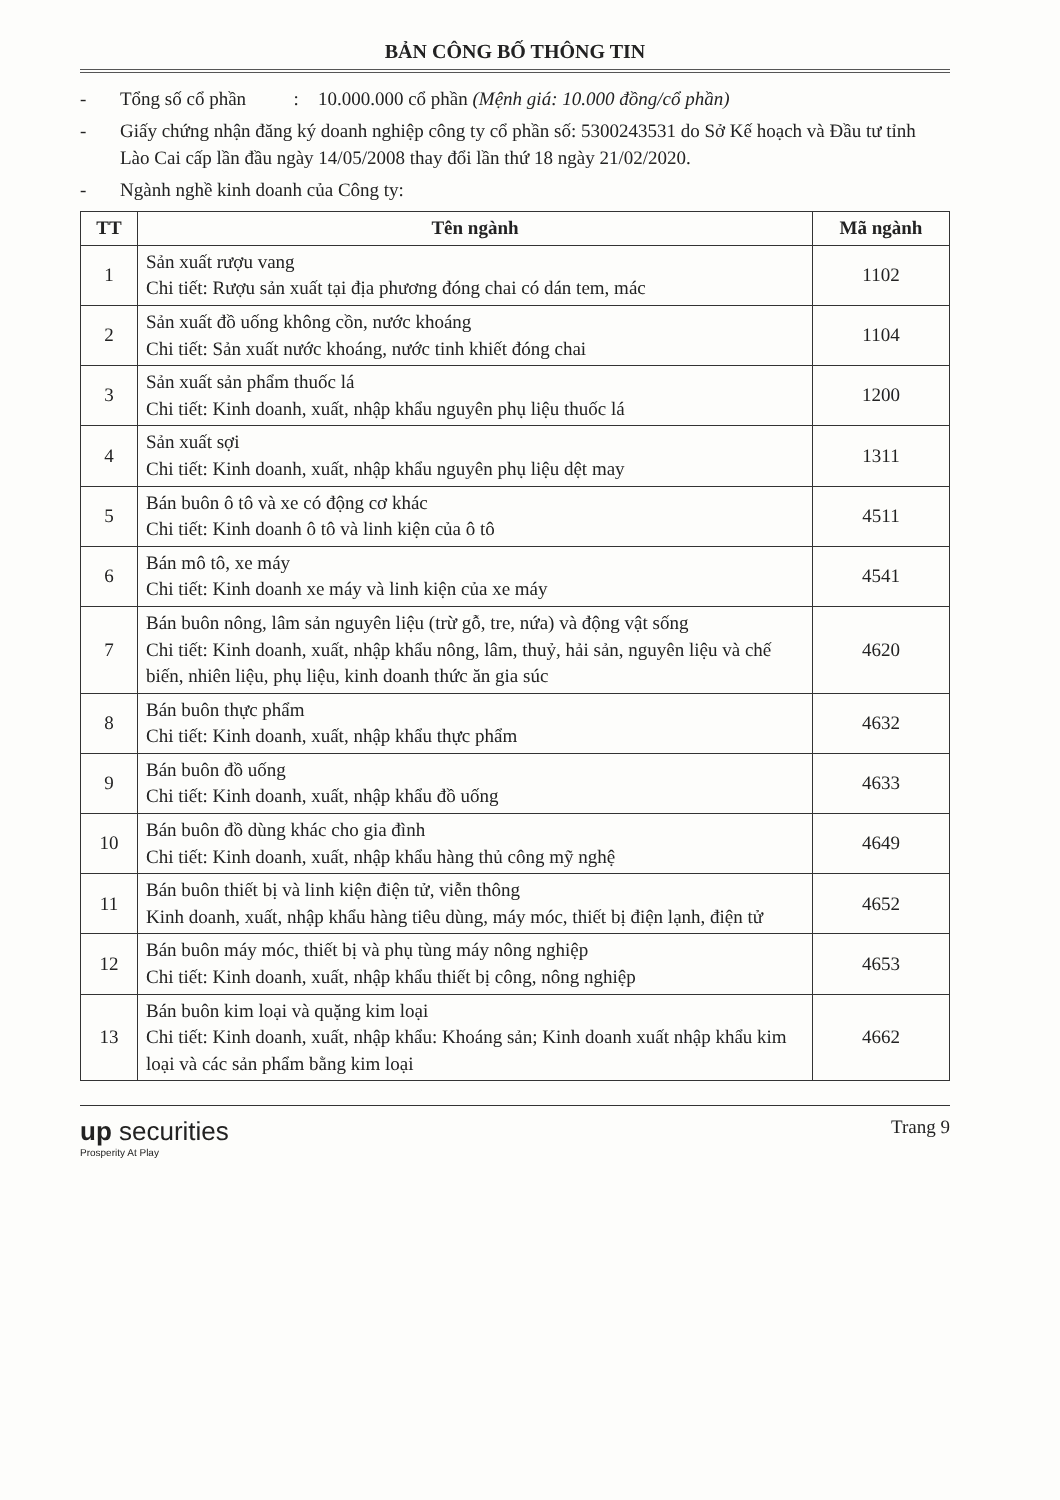BẢN CÔNG BỐ THÔNG TIN
- Tổng số cổ phần : 10.000.000 cổ phần (Mệnh giá: 10.000 đồng/cổ phần)
- Giấy chứng nhận đăng ký doanh nghiệp công ty cổ phần số: 5300243531 do Sở Kế hoạch và Đầu tư tỉnh Lào Cai cấp lần đầu ngày 14/05/2008 thay đổi lần thứ 18 ngày 21/02/2020.
- Ngành nghề kinh doanh của Công ty:
| TT | Tên ngành | Mã ngành |
| --- | --- | --- |
| 1 | Sản xuất rượu vang Chi tiết: Rượu sản xuất tại địa phương đóng chai có dán tem, mác | 1102 |
| 2 | Sản xuất đồ uống không cồn, nước khoáng Chi tiết: Sản xuất nước khoáng, nước tinh khiết đóng chai | 1104 |
| 3 | Sản xuất sản phẩm thuốc lá Chi tiết: Kinh doanh, xuất, nhập khẩu nguyên phụ liệu thuốc lá | 1200 |
| 4 | Sản xuất sợi Chi tiết: Kinh doanh, xuất, nhập khẩu nguyên phụ liệu dệt may | 1311 |
| 5 | Bán buôn ô tô và xe có động cơ khác Chi tiết: Kinh doanh ô tô và linh kiện của ô tô | 4511 |
| 6 | Bán mô tô, xe máy Chi tiết: Kinh doanh xe máy và linh kiện của xe máy | 4541 |
| 7 | Bán buôn nông, lâm sản nguyên liệu (trừ gỗ, tre, nứa) và động vật sống Chi tiết: Kinh doanh, xuất, nhập khẩu nông, lâm, thuỷ, hải sản, nguyên liệu và chế biến, nhiên liệu, phụ liệu, kinh doanh thức ăn gia súc | 4620 |
| 8 | Bán buôn thực phẩm Chi tiết: Kinh doanh, xuất, nhập khẩu thực phẩm | 4632 |
| 9 | Bán buôn đồ uống Chi tiết: Kinh doanh, xuất, nhập khẩu đồ uống | 4633 |
| 10 | Bán buôn đồ dùng khác cho gia đình Chi tiết: Kinh doanh, xuất, nhập khẩu hàng thủ công mỹ nghệ | 4649 |
| 11 | Bán buôn thiết bị và linh kiện điện tử, viễn thông Kinh doanh, xuất, nhập khẩu hàng tiêu dùng, máy móc, thiết bị điện lạnh, điện tử | 4652 |
| 12 | Bán buôn máy móc, thiết bị và phụ tùng máy nông nghiệp Chi tiết: Kinh doanh, xuất, nhập khẩu thiết bị công, nông nghiệp | 4653 |
| 13 | Bán buôn kim loại và quặng kim loại Chi tiết: Kinh doanh, xuất, nhập khẩu: Khoáng sản; Kinh doanh xuất nhập khẩu kim loại và các sản phẩm bằng kim loại | 4662 |
up securities
Prosperity At Play
Trang 9